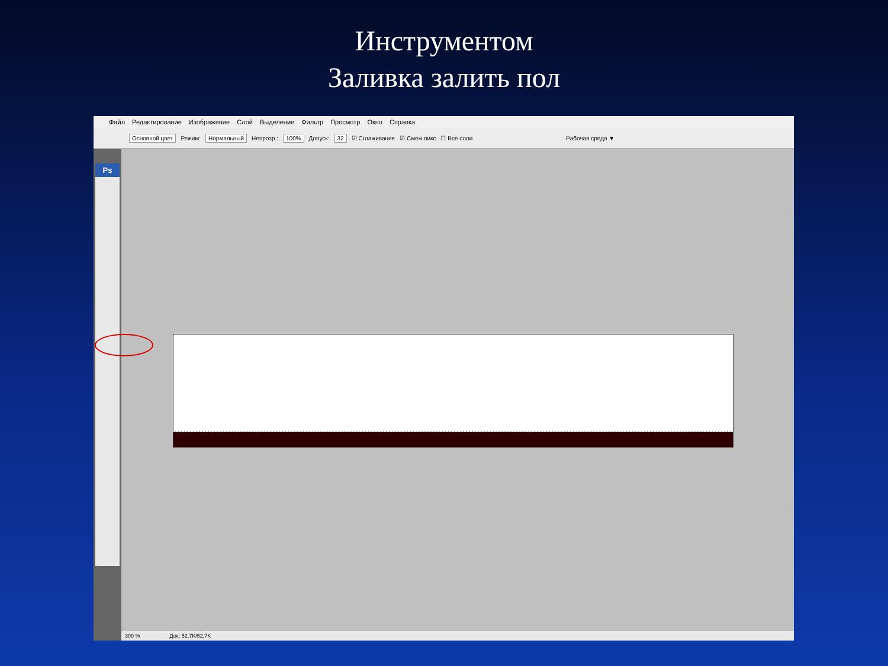Инструментом
Заливка залить пол
Файл Редактирование Изображение Слой Выделение Фильтр Просмотр Окно Справка
Основной цвет Режим: Нормальный Непрозр.: 100% Допуск: 32 ☑ Сглаживание ☑ Смеж.пикс ☐ Все слои Рабочая среда ▼
Ps
300 % Док: 52,7K/52,7K